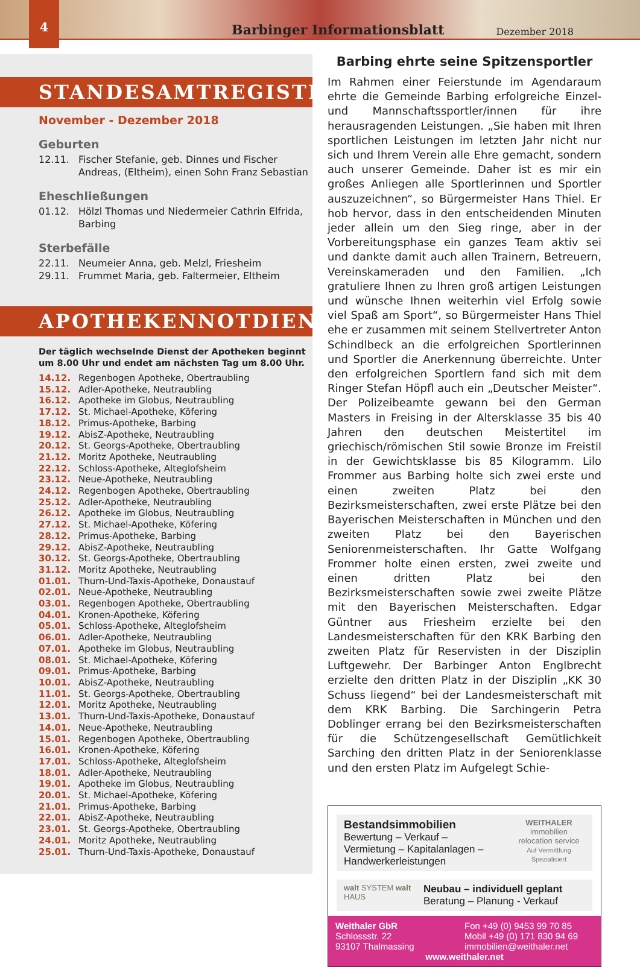4
Barbinger Informationsblatt
Dezember 2018
STANDESAMTREGISTER
November - Dezember 2018
Geburten
12.11. Fischer Stefanie, geb. Dinnes und Fischer Andreas, (Eltheim), einen Sohn Franz Sebastian
Eheschließungen
01.12. Hölzl Thomas und Niedermeier Cathrin Elfrida, Barbing
Sterbefälle
22.11. Neumeier Anna, geb. Melzl, Friesheim
29.11. Frummet Maria, geb. Faltermeier, Eltheim
APOTHEKENNOTDIENSTE
Der täglich wechselnde Dienst der Apotheken beginnt um 8.00 Uhr und endet am nächsten Tag um 8.00 Uhr.
14.12. Regenbogen Apotheke, Obertraubling
15.12. Adler-Apotheke, Neutraubling
16.12. Apotheke im Globus, Neutraubling
17.12. St. Michael-Apotheke, Köfering
18.12. Primus-Apotheke, Barbing
19.12. AbisZ-Apotheke, Neutraubling
20.12. St. Georgs-Apotheke, Obertraubling
21.12. Moritz Apotheke, Neutraubling
22.12. Schloss-Apotheke, Alteglofsheim
23.12. Neue-Apotheke, Neutraubling
24.12. Regenbogen Apotheke, Obertraubling
25.12. Adler-Apotheke, Neutraubling
26.12. Apotheke im Globus, Neutraubling
27.12. St. Michael-Apotheke, Köfering
28.12. Primus-Apotheke, Barbing
29.12. AbisZ-Apotheke, Neutraubling
30.12. St. Georgs-Apotheke, Obertraubling
31.12. Moritz Apotheke, Neutraubling
01.01. Thurn-Und-Taxis-Apotheke, Donaustauf
02.01. Neue-Apotheke, Neutraubling
03.01. Regenbogen Apotheke, Obertraubling
04.01. Kronen-Apotheke, Köfering
05.01. Schloss-Apotheke, Alteglofsheim
06.01. Adler-Apotheke, Neutraubling
07.01. Apotheke im Globus, Neutraubling
08.01. St. Michael-Apotheke, Köfering
09.01. Primus-Apotheke, Barbing
10.01. AbisZ-Apotheke, Neutraubling
11.01. St. Georgs-Apotheke, Obertraubling
12.01. Moritz Apotheke, Neutraubling
13.01. Thurn-Und-Taxis-Apotheke, Donaustauf
14.01. Neue-Apotheke, Neutraubling
15.01. Regenbogen Apotheke, Obertraubling
16.01. Kronen-Apotheke, Köfering
17.01. Schloss-Apotheke, Alteglofsheim
18.01. Adler-Apotheke, Neutraubling
19.01. Apotheke im Globus, Neutraubling
20.01. St. Michael-Apotheke, Köfering
21.01. Primus-Apotheke, Barbing
22.01. AbisZ-Apotheke, Neutraubling
23.01. St. Georgs-Apotheke, Obertraubling
24.01. Moritz Apotheke, Neutraubling
25.01. Thurn-Und-Taxis-Apotheke, Donaustauf
Barbing ehrte seine Spitzensportler
Im Rahmen einer Feierstunde im Agendaraum ehrte die Gemeinde Barbing erfolgreiche Einzel- und Mannschaftssportler/innen für ihre herausragenden Leistungen. „Sie haben mit Ihren sportlichen Leistungen im letzten Jahr nicht nur sich und Ihrem Verein alle Ehre gemacht, sondern auch unserer Gemeinde. Daher ist es mir ein großes Anliegen alle Sportlerinnen und Sportler auszuzeichnen“, so Bürgermeister Hans Thiel. Er hob hervor, dass in den entscheidenden Minuten jeder allein um den Sieg ringe, aber in der Vorbereitungsphase ein ganzes Team aktiv sei und dankte damit auch allen Trainern, Betreuern, Vereinskameraden und den Familien. „Ich gratuliere Ihnen zu Ihren groß artigen Leistungen und wünsche Ihnen weiterhin viel Erfolg sowie viel Spaß am Sport“, so Bürgermeister Hans Thiel ehe er zusammen mit seinem Stellvertreter Anton Schindlbeck an die erfolgreichen Sportlerinnen und Sportler die Anerkennung überreichte. Unter den erfolgreichen Sportlern fand sich mit dem Ringer Stefan Höpfl auch ein „Deutscher Meister“. Der Polizeibeamte gewann bei den German Masters in Freising in der Altersklasse 35 bis 40 Jahren den deutschen Meistertitel im griechisch/römischen Stil sowie Bronze im Freistil in der Gewichtsklasse bis 85 Kilogramm. Lilo Frommer aus Barbing holte sich zwei erste und einen zweiten Platz bei den Bezirksmeisterschaften, zwei erste Plätze bei den Bayerischen Meisterschaften in München und den zweiten Platz bei den Bayerischen Seniorenmeisterschaften. Ihr Gatte Wolfgang Frommer holte einen ersten, zwei zweite und einen dritten Platz bei den Bezirksmeisterschaften sowie zwei zweite Plätze mit den Bayerischen Meisterschaften. Edgar Güntner aus Friesheim erzielte bei den Landesmeisterschaften für den KRK Barbing den zweiten Platz für Reservisten in der Disziplin Luftgewehr. Der Barbinger Anton Englbrecht erzielte den dritten Platz in der Disziplin „KK 30 Schuss liegend“ bei der Landesmeisterschaft mit dem KRK Barbing. Die Sarchingerin Petra Doblinger errang bei den Bezirksmeisterschaften für die Schützengesellschaft Gemütlichkeit Sarching den dritten Platz in der Seniorenklasse und den ersten Platz im Aufgelegt Schie-
Bestandsimmobilien
Bewertung – Verkauf –
Vermietung – Kapitalanlagen –
Handwerkerleistungen
WEITHALER
immobilien
relocation service
Auf Vermittlung Spezialisiert
walt SYSTEM walt HAUS
Neubau – individuell geplant
Beratung – Planung - Verkauf
Weithaler GbR
Schlossstr. 22
93107 Thalmassing
Fon +49 (0) 9453 99 70 85
Mobil +49 (0) 171 830 94 69
immobilien@weithaler.net
www.weithaler.net